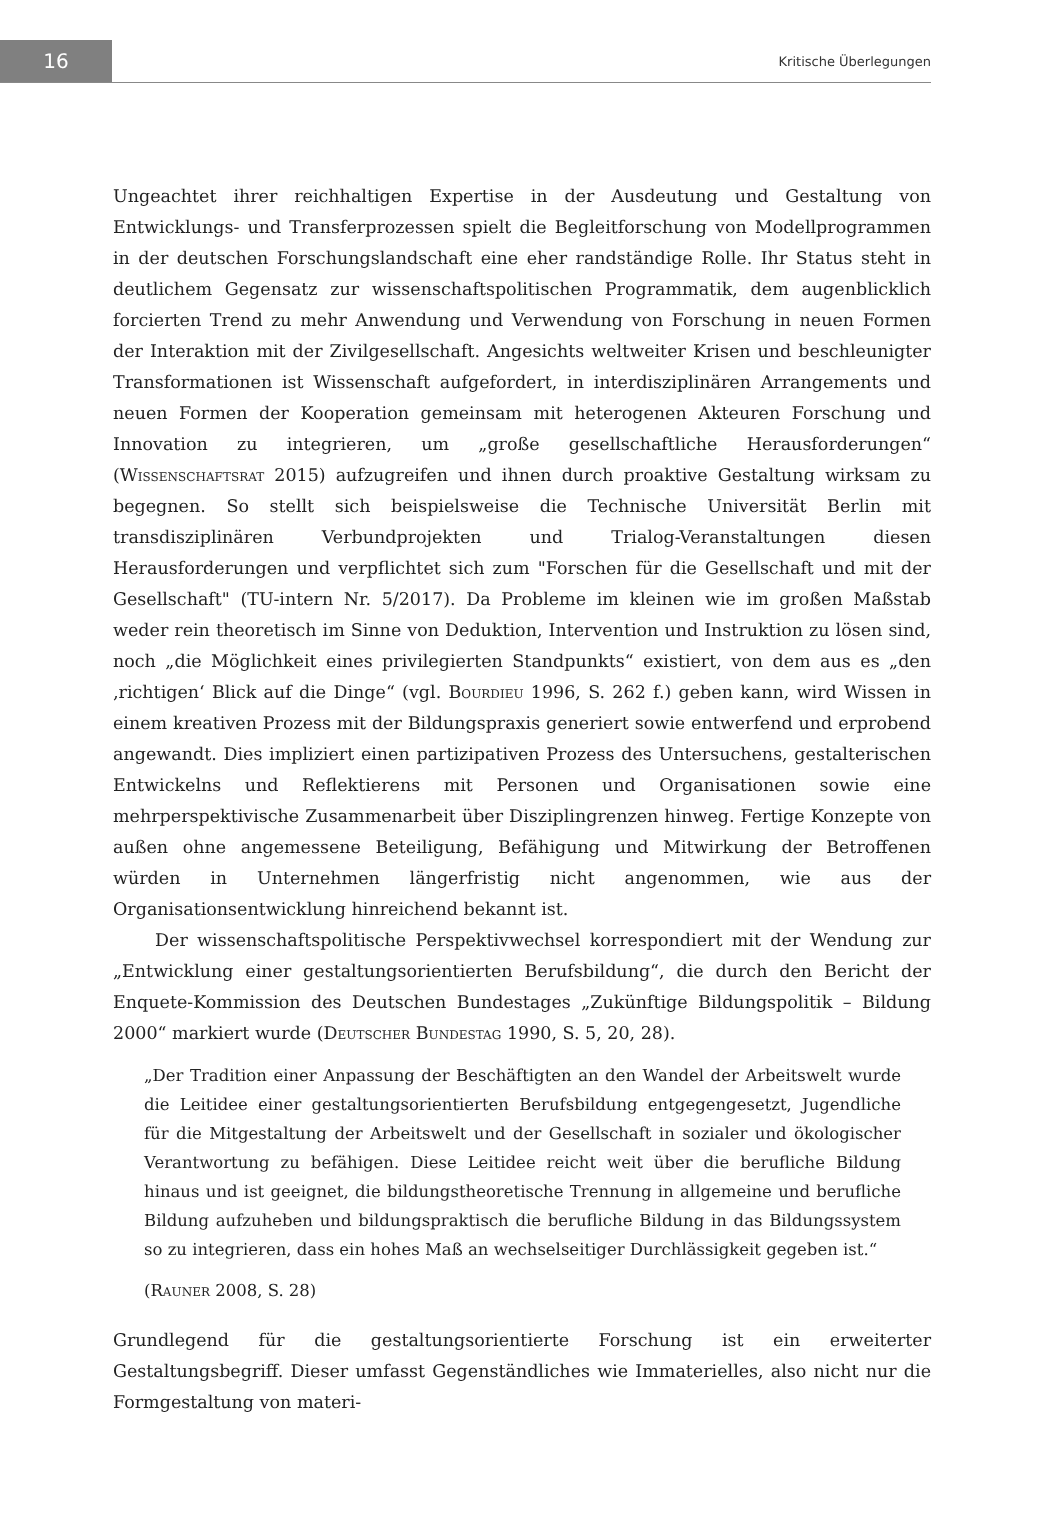16
Kritische Überlegungen
Ungeachtet ihrer reichhaltigen Expertise in der Ausdeutung und Gestaltung von Entwicklungs- und Transferprozessen spielt die Begleitforschung von Modellprogrammen in der deutschen Forschungslandschaft eine eher randständige Rolle. Ihr Status steht in deutlichem Gegensatz zur wissenschaftspolitischen Programmatik, dem augenblicklich forcierten Trend zu mehr Anwendung und Verwendung von Forschung in neuen Formen der Interaktion mit der Zivilgesellschaft. Angesichts weltweiter Krisen und beschleunigter Transformationen ist Wissenschaft aufgefordert, in interdisziplinären Arrangements und neuen Formen der Kooperation gemeinsam mit heterogenen Akteuren Forschung und Innovation zu integrieren, um „große gesellschaftliche Herausforderungen“ (Wissenschaftsrat 2015) aufzugreifen und ihnen durch proaktive Gestaltung wirksam zu begegnen. So stellt sich beispielsweise die Technische Universität Berlin mit transdisziplinären Verbundprojekten und Trialog-Veranstaltungen diesen Herausforderungen und verpflichtet sich zum "Forschen für die Gesellschaft und mit der Gesellschaft" (TU-intern Nr. 5/2017). Da Probleme im kleinen wie im großen Maßstab weder rein theoretisch im Sinne von Deduktion, Intervention und Instruktion zu lösen sind, noch „die Möglichkeit eines privilegierten Standpunkts“ existiert, von dem aus es „den ‚richtigen‘ Blick auf die Dinge“ (vgl. Bourdieu 1996, S. 262 f.) geben kann, wird Wissen in einem kreativen Prozess mit der Bildungspraxis generiert sowie entwerfend und erprobend angewandt. Dies impliziert einen partizipativen Prozess des Untersuchens, gestalterischen Entwickelns und Reflektierens mit Personen und Organisationen sowie eine mehrperspektivische Zusammenarbeit über Disziplingrenzen hinweg. Fertige Konzepte von außen ohne angemessene Beteiligung, Befähigung und Mitwirkung der Betroffenen würden in Unternehmen längerfristig nicht angenommen, wie aus der Organisationsentwicklung hinreichend bekannt ist.
Der wissenschaftspolitische Perspektivwechsel korrespondiert mit der Wendung zur „Entwicklung einer gestaltungsorientierten Berufsbildung“, die durch den Bericht der Enquete-Kommission des Deutschen Bundestages „Zukünftige Bildungspolitik – Bildung 2000“ markiert wurde (Deutscher Bundestag 1990, S. 5, 20, 28).
„Der Tradition einer Anpassung der Beschäftigten an den Wandel der Arbeitswelt wurde die Leitidee einer gestaltungsorientierten Berufsbildung entgegengesetzt, Jugendliche für die Mitgestaltung der Arbeitswelt und der Gesellschaft in sozialer und ökologischer Verantwortung zu befähigen. Diese Leitidee reicht weit über die berufliche Bildung hinaus und ist geeignet, die bildungstheoretische Trennung in allgemeine und berufliche Bildung aufzuheben und bildungspraktisch die berufliche Bildung in das Bildungssystem so zu integrieren, dass ein hohes Maß an wechselseitiger Durchlässigkeit gegeben ist.“
(Rauner 2008, S. 28)
Grundlegend für die gestaltungsorientierte Forschung ist ein erweiterter Gestaltungsbegriff. Dieser umfasst Gegenständliches wie Immaterielles, also nicht nur die Formgestaltung von materi-